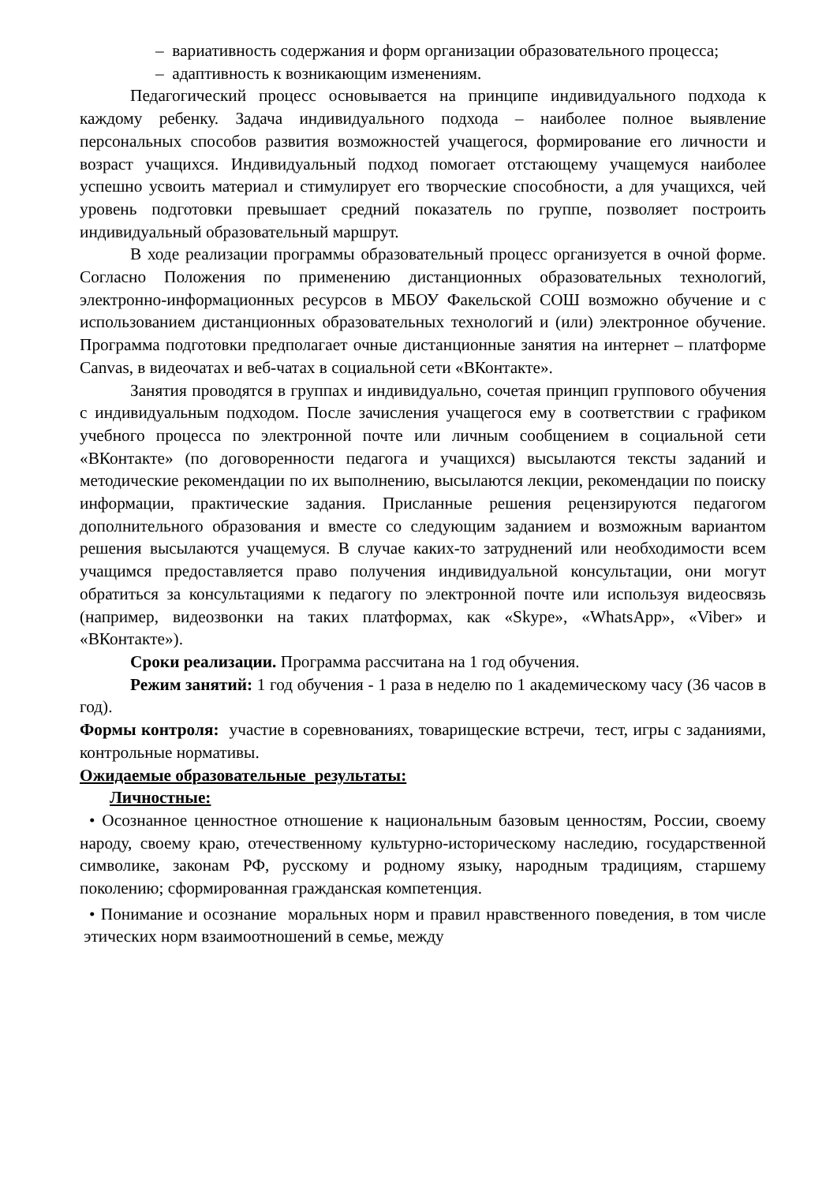– вариативность содержания и форм организации образовательного процесса;
– адаптивность к возникающим изменениям.
Педагогический процесс основывается на принципе индивидуального подхода к каждому ребенку. Задача индивидуального подхода – наиболее полное выявление персональных способов развития возможностей учащегося, формирование его личности и возраст учащихся. Индивидуальный подход помогает отстающему учащемуся наиболее успешно усвоить материал и стимулирует его творческие способности, а для учащихся, чей уровень подготовки превышает средний показатель по группе, позволяет построить индивидуальный образовательный маршрут.
В ходе реализации программы образовательный процесс организуется в очной форме. Согласно Положения по применению дистанционных образовательных технологий, электронно-информационных ресурсов в МБОУ Факельской СОШ возможно обучение и с использованием дистанционных образовательных технологий и (или) электронное обучение. Программа подготовки предполагает очные дистанционные занятия на интернет – платформе Canvas, в видеочатах и веб-чатах в социальной сети «ВКонтакте».
Занятия проводятся в группах и индивидуально, сочетая принцип группового обучения с индивидуальным подходом. После зачисления учащегося ему в соответствии с графиком учебного процесса по электронной почте или личным сообщением в социальной сети «ВКонтакте» (по договоренности педагога и учащихся) высылаются тексты заданий и методические рекомендации по их выполнению, высылаются лекции, рекомендации по поиску информации, практические задания. Присланные решения рецензируются педагогом дополнительного образования и вместе со следующим заданием и возможным вариантом решения высылаются учащемуся. В случае каких-то затруднений или необходимости всем учащимся предоставляется право получения индивидуальной консультации, они могут обратиться за консультациями к педагогу по электронной почте или используя видеосвязь (например, видеозвонки на таких платформах, как «Skype», «WhatsApp», «Viber» и «ВКонтакте»).
Сроки реализации. Программа рассчитана на 1 год обучения.
Режим занятий: 1 год обучения - 1 раза в неделю по 1 академическому часу (36 часов в год).
Формы контроля: участие в соревнованиях, товарищеские встречи, тест, игры с заданиями, контрольные нормативы.
Ожидаемые образовательные результаты:
Личностные:
• Осознанное ценностное отношение к национальным базовым ценностям, России, своему народу, своему краю, отечественному культурно-историческому наследию, государственной символике, законам РФ, русскому и родному языку, народным традициям, старшему поколению; сформированная гражданская компетенция.
• Понимание и осознание моральных норм и правил нравственного поведения, в том числе этических норм взаимоотношений в семье, между